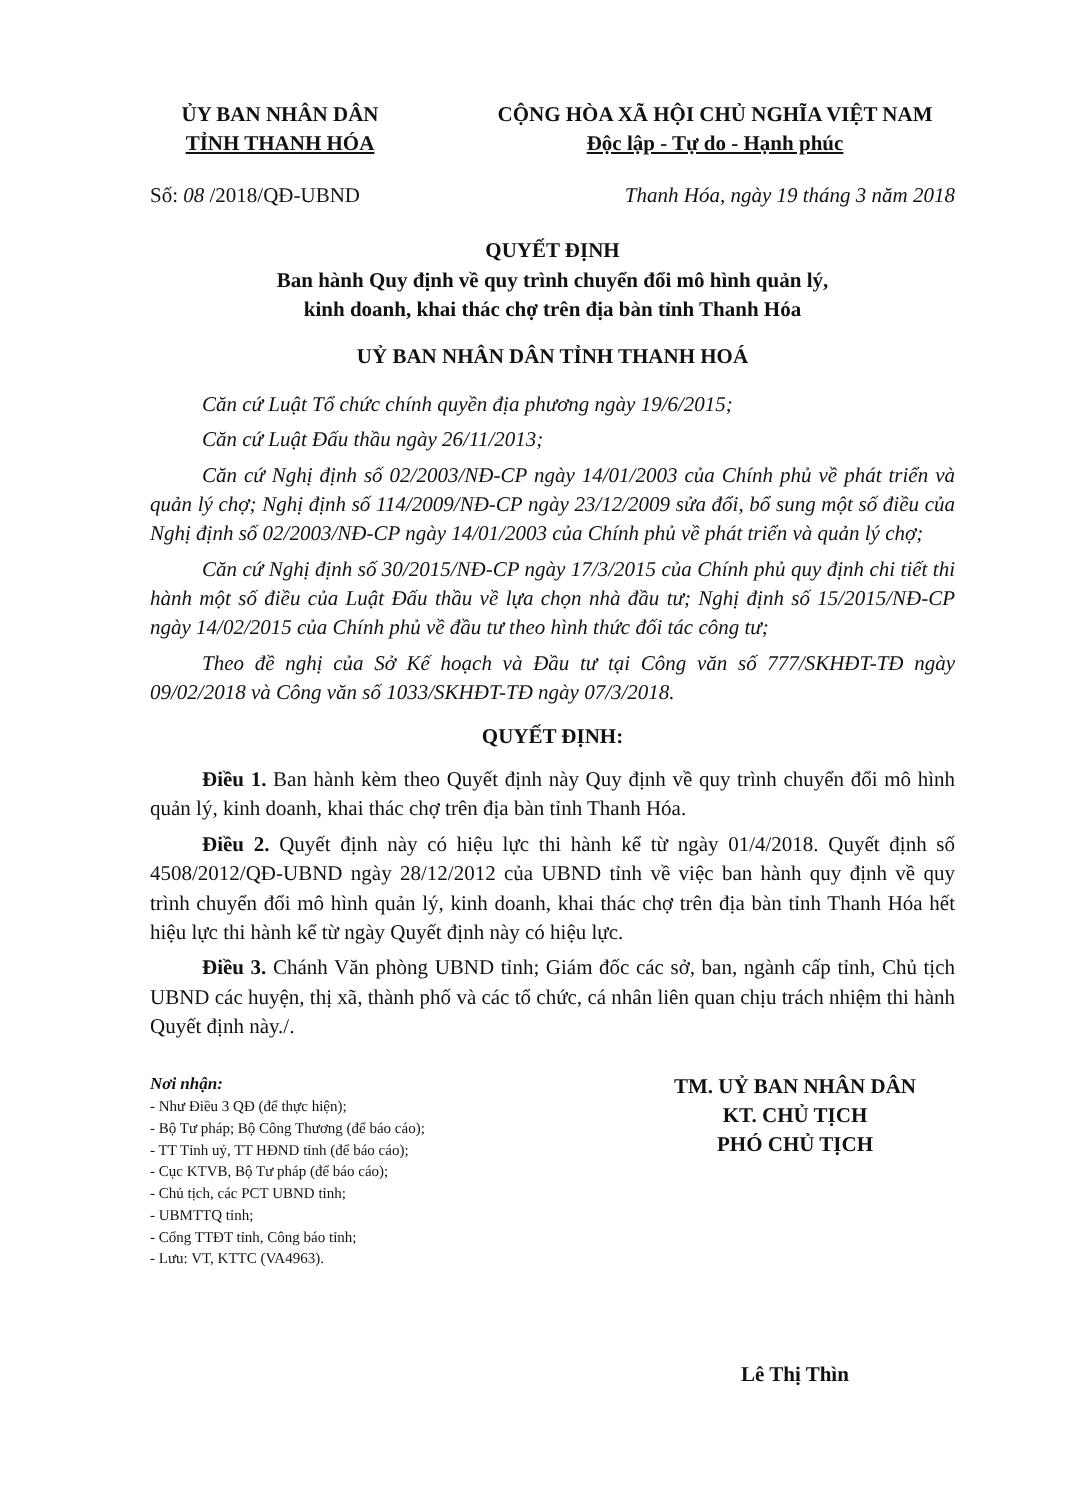ỦY BAN NHÂN DÂN
TỈNH THANH HÓA
CỘNG HÒA XÃ HỘI CHỦ NGHĨA VIỆT NAM
Độc lập - Tự do - Hạnh phúc
Số: 08 /2018/QĐ-UBND Thanh Hóa, ngày 19 tháng 3 năm 2018
QUYẾT ĐỊNH
Ban hành Quy định về quy trình chuyển đổi mô hình quản lý,
kinh doanh, khai thác chợ trên địa bàn tỉnh Thanh Hóa
UỶ BAN NHÂN DÂN TỈNH THANH HOÁ
Căn cứ Luật Tổ chức chính quyền địa phương ngày 19/6/2015;
Căn cứ Luật Đấu thầu ngày 26/11/2013;
Căn cứ Nghị định số 02/2003/NĐ-CP ngày 14/01/2003 của Chính phủ về phát triển và quản lý chợ; Nghị định số 114/2009/NĐ-CP ngày 23/12/2009 sửa đổi, bổ sung một số điều của Nghị định số 02/2003/NĐ-CP ngày 14/01/2003 của Chính phủ về phát triển và quản lý chợ;
Căn cứ Nghị định số 30/2015/NĐ-CP ngày 17/3/2015 của Chính phủ quy định chi tiết thi hành một số điều của Luật Đấu thầu về lựa chọn nhà đầu tư; Nghị định số 15/2015/NĐ-CP ngày 14/02/2015 của Chính phủ về đầu tư theo hình thức đối tác công tư;
Theo đề nghị của Sở Kế hoạch và Đầu tư tại Công văn số 777/SKHĐT-TĐ ngày 09/02/2018 và Công văn số 1033/SKHĐT-TĐ ngày 07/3/2018.
QUYẾT ĐỊNH:
Điều 1. Ban hành kèm theo Quyết định này Quy định về quy trình chuyển đổi mô hình quản lý, kinh doanh, khai thác chợ trên địa bàn tỉnh Thanh Hóa.
Điều 2. Quyết định này có hiệu lực thi hành kể từ ngày 01/4/2018. Quyết định số 4508/2012/QĐ-UBND ngày 28/12/2012 của UBND tỉnh về việc ban hành quy định về quy trình chuyển đổi mô hình quản lý, kinh doanh, khai thác chợ trên địa bàn tỉnh Thanh Hóa hết hiệu lực thi hành kể từ ngày Quyết định này có hiệu lực.
Điều 3. Chánh Văn phòng UBND tỉnh; Giám đốc các sở, ban, ngành cấp tỉnh, Chủ tịch UBND các huyện, thị xã, thành phố và các tổ chức, cá nhân liên quan chịu trách nhiệm thi hành Quyết định này./.
Nơi nhận:
- Như Điều 3 QĐ (để thực hiện);
- Bộ Tư pháp; Bộ Công Thương (để báo cáo);
- TT Tỉnh uỷ, TT HĐND tỉnh (để báo cáo);
- Cục KTVB, Bộ Tư pháp (để báo cáo);
- Chủ tịch, các PCT UBND tỉnh;
- UBMTTQ tỉnh;
- Cổng TTĐT tỉnh, Công báo tỉnh;
- Lưu: VT, KTTC (VA4963).
TM. UỶ BAN NHÂN DÂN
KT. CHỦ TỊCH
PHÓ CHỦ TỊCH
Lê Thị Thìn